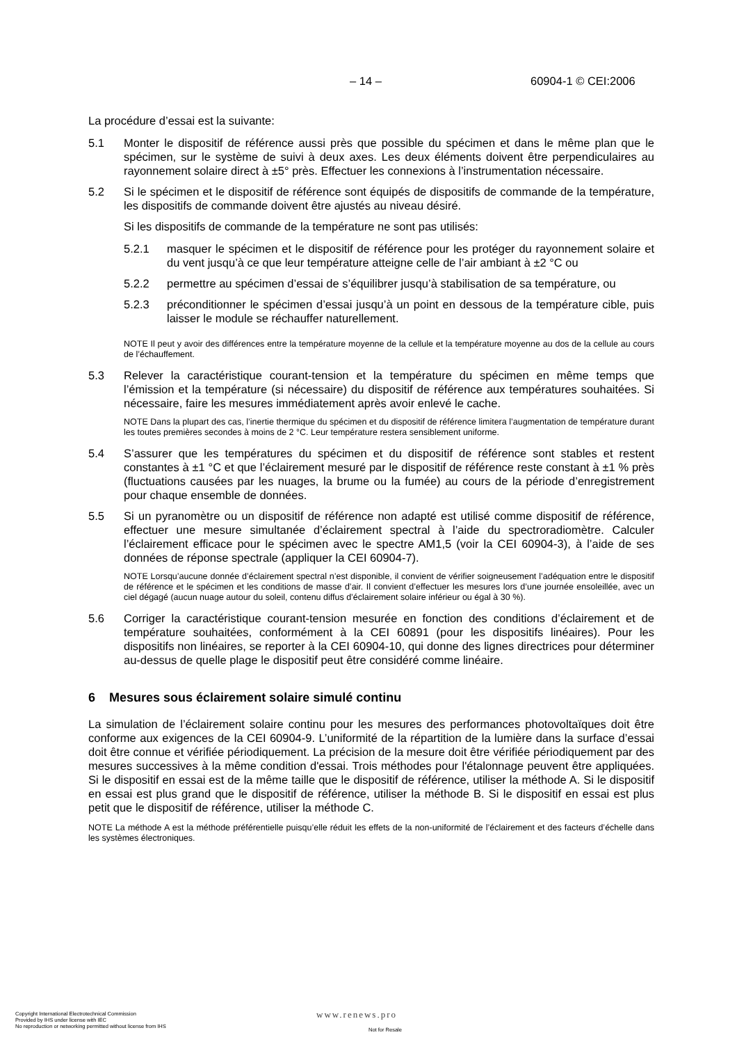– 14 – 60904-1 © CEI:2006
La procédure d’essai est la suivante:
5.1 Monter le dispositif de référence aussi près que possible du spécimen et dans le même plan que le spécimen, sur le système de suivi à deux axes. Les deux éléments doivent être perpendiculaires au rayonnement solaire direct à ±5° près. Effectuer les connexions à l’instrumentation nécessaire.
5.2 Si le spécimen et le dispositif de référence sont équipés de dispositifs de commande de la température, les dispositifs de commande doivent être ajustés au niveau désiré.
Si les dispositifs de commande de la température ne sont pas utilisés:
5.2.1 masquer le spécimen et le dispositif de référence pour les protéger du rayonnement solaire et du vent jusqu’à ce que leur température atteigne celle de l’air ambiant à ±2 °C ou
5.2.2 permettre au spécimen d’essai de s’équilibrer jusqu’à stabilisation de sa température, ou
5.2.3 préconditionner le spécimen d’essai jusqu’à un point en dessous de la température cible, puis laisser le module se réchauffer naturellement.
NOTE Il peut y avoir des différences entre la température moyenne de la cellule et la température moyenne au dos de la cellule au cours de l’échauffement.
5.3 Relever la caractéristique courant-tension et la température du spécimen en même temps que l’émission et la température (si nécessaire) du dispositif de référence aux températures souhaitées. Si nécessaire, faire les mesures immédiatement après avoir enlevé le cache.
NOTE Dans la plupart des cas, l’inertie thermique du spécimen et du dispositif de référence limitera l’augmentation de température durant les toutes premières secondes à moins de 2 °C. Leur température restera sensiblement uniforme.
5.4 S’assurer que les températures du spécimen et du dispositif de référence sont stables et restent constantes à ±1 °C et que l’éclairement mesuré par le dispositif de référence reste constant à ±1 % près (fluctuations causées par les nuages, la brume ou la fumée) au cours de la période d’enregistrement pour chaque ensemble de données.
5.5 Si un pyranomètre ou un dispositif de référence non adapté est utilisé comme dispositif de référence, effectuer une mesure simultanée d’éclairement spectral à l’aide du spectroradiomètre. Calculer l’éclairement efficace pour le spécimen avec le spectre AM1,5 (voir la CEI 60904-3), à l’aide de ses données de réponse spectrale (appliquer la CEI 60904-7).
NOTE Lorsqu’aucune donnée d’éclairement spectral n’est disponible, il convient de vérifier soigneusement l’adéquation entre le dispositif de référence et le spécimen et les conditions de masse d’air. Il convient d’effectuer les mesures lors d’une journée ensoleillée, avec un ciel dégagé (aucun nuage autour du soleil, contenu diffus d’éclairement solaire inférieur ou égal à 30 %).
5.6 Corriger la caractéristique courant-tension mesurée en fonction des conditions d’éclairement et de température souhaitées, conformément à la CEI 60891 (pour les dispositifs linéaires). Pour les dispositifs non linéaires, se reporter à la CEI 60904-10, qui donne des lignes directrices pour déterminer au-dessus de quelle plage le dispositif peut être considéré comme linéaire.
6 Mesures sous éclairement solaire simulé continu
La simulation de l’éclairement solaire continu pour les mesures des performances photovoltaïques doit être conforme aux exigences de la CEI 60904-9. L’uniformité de la répartition de la lumière dans la surface d’essai doit être connue et vérifiée périodiquement. La précision de la mesure doit être vérifiée périodiquement par des mesures successives à la même condition d'essai. Trois méthodes pour l'étalonnage peuvent être appliquées. Si le dispositif en essai est de la même taille que le dispositif de référence, utiliser la méthode A. Si le dispositif en essai est plus grand que le dispositif de référence, utiliser la méthode B. Si le dispositif en essai est plus petit que le dispositif de référence, utiliser la méthode C.
NOTE La méthode A est la méthode préférentielle puisqu’elle réduit les effets de la non-uniformité de l’éclairement et des facteurs d’échelle dans les systèmes électroniques.
Copyright International Electrotechnical Commission
Provided by IHS under license with IEC
No reproduction or networking permitted without license from IHS
www.renews.pro
Not for Resale